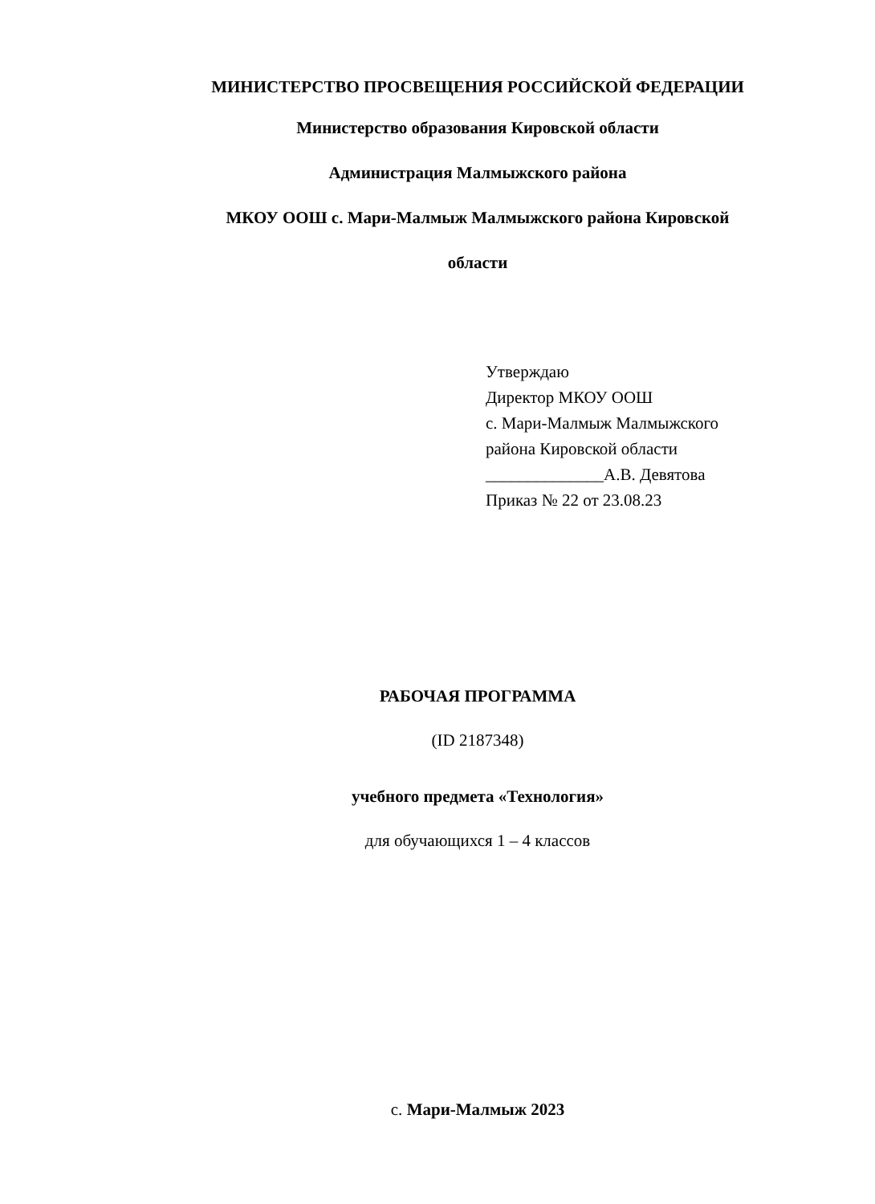МИНИСТЕРСТВО ПРОСВЕЩЕНИЯ РОССИЙСКОЙ ФЕДЕРАЦИИ
Министерство образования Кировской области
Администрация Малмыжского района
МКОУ ООШ с. Мари-Малмыж Малмыжского района Кировской
области
Утверждаю
Директор МКОУ ООШ
с. Мари-Малмыж Малмыжского
района Кировской области
______________А.В. Девятова
Приказ № 22 от 23.08.23
РАБОЧАЯ ПРОГРАММА
(ID 2187348)
учебного предмета «Технология»
для обучающихся 1 – 4 классов
с. Мари-Малмыж 2023